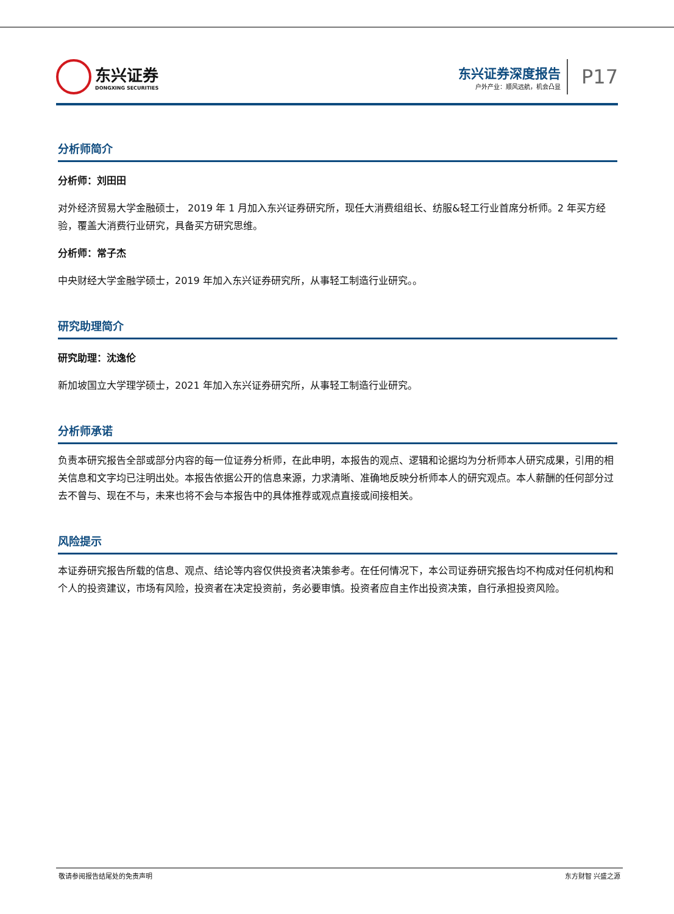东兴证券
DONGXING SECURITIES
东兴证券深度报告
户外产业：顺风远航，机会凸显
P17
分析师简介
分析师：刘田田
对外经济贸易大学金融硕士， 2019 年 1 月加入东兴证券研究所，现任大消费组组长、纺服&轻工行业首席分析师。2 年买方经验，覆盖大消费行业研究，具备买方研究思维。
分析师：常子杰
中央财经大学金融学硕士，2019 年加入东兴证券研究所，从事轻工制造行业研究。。
研究助理简介
研究助理：沈逸伦
新加坡国立大学理学硕士，2021 年加入东兴证券研究所，从事轻工制造行业研究。
分析师承诺
负责本研究报告全部或部分内容的每一位证券分析师，在此申明，本报告的观点、逻辑和论据均为分析师本人研究成果，引用的相关信息和文字均已注明出处。本报告依据公开的信息来源，力求清晰、准确地反映分析师本人的研究观点。本人薪酬的任何部分过去不曾与、现在不与，未来也将不会与本报告中的具体推荐或观点直接或间接相关。
风险提示
本证券研究报告所载的信息、观点、结论等内容仅供投资者决策参考。在任何情况下，本公司证券研究报告均不构成对任何机构和个人的投资建议，市场有风险，投资者在决定投资前，务必要审慎。投资者应自主作出投资决策，自行承担投资风险。
敬请参阅报告结尾处的免责声明 东方财智 兴盛之源